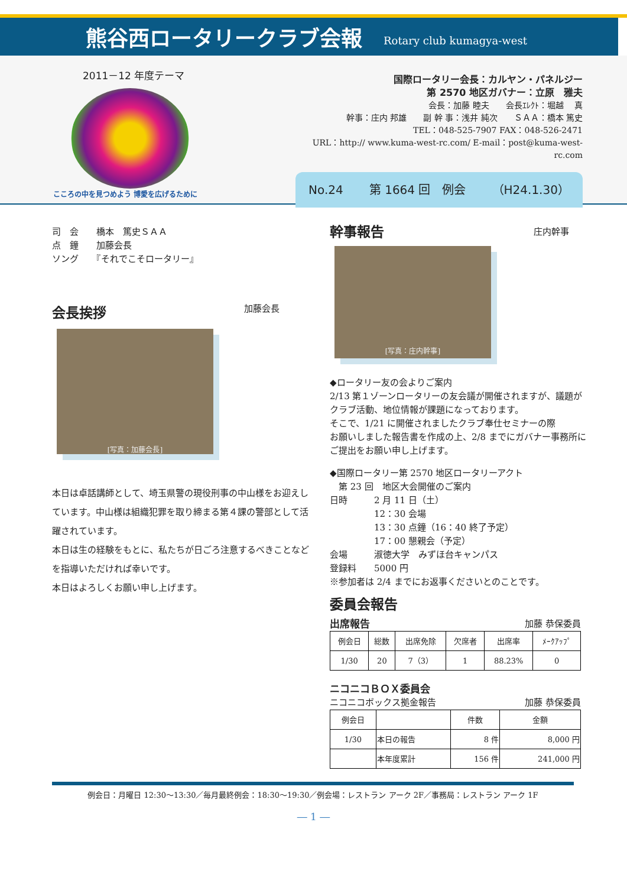熊谷西ロータリークラブ会報
Rotary club kumagya-west
2011－12 年度テーマ
こころの中を見つめよう 博愛を広げるために
国際ロータリー会長：カルヤン・パネルジー
第 2570 地区ガバナー：立原　雅夫
会長：加藤 睦夫　　会長ｴﾚｸﾄ：堀越　 真　　　　　　
幹事：庄内 邦雄　　副 幹 事：浅井 純次　　ＳＡＡ：橋本 篤史
TEL：048-525-7907 FAX：048-526-2471
URL：http:// www.kuma-west-rc.com/ E-mail：post@kuma-west-rc.com
No.24 第 1664 回　例会 （H24.1.30）
司　会　　橋本　篤史ＳＡＡ
点　鐘　　加藤会長
ソング　　『それでこそロータリー』
会長挨拶 加藤会長
[写真：加藤会長]
本日は卓話講師として、埼玉県警の現役刑事の中山様をお迎えしています。中山様は組織犯罪を取り締まる第４課の警部として活躍されています。
本日は生の経験をもとに、私たちが日ごろ注意するべきことなどを指導いただければ幸いです。
本日はよろしくお願い申し上げます。
幹事報告 庄内幹事
[写真：庄内幹事]
◆ロータリー友の会よりご案内
2/13 第１ゾーンロータリーの友会議が開催されますが、議題がクラブ活動、地位情報が課題になっております。
そこで、1/21 に開催されましたクラブ奉仕セミナーの際
お願いしました報告書を作成の上、2/8 までにガバナー事務所にご提出をお願い申し上げます。
◆国際ロータリー第 2570 地区ロータリーアクト
　第 23 回　地区大会開催のご案内
日時　　　2 月 11 日（土）
　　　　　12：30 会場
　　　　　13：30 点鐘（16：40 終了予定）
　　　　　17：00 懇親会（予定）
会場　　　淑徳大学　みずほ台キャンパス
登録料　　5000 円
※参加者は 2/4 までにお返事くださいとのことです。
委員会報告
出席報告 加藤 恭保委員
| 例会日 | 総数 | 出席免除 | 欠席者 | 出席率 | ﾒｰｸｱｯﾌﾟ |
| --- | --- | --- | --- | --- | --- |
| 1/30 | 20 | 7（3） | 1 | 88.23% | 0 |
ニコニコＢＯＸ委員会
ニコニコボックス拠金報告 加藤 恭保委員
| 例会日 | | 件数 | 金額 |
| --- | --- | --- | --- |
| 1/30 | 本日の報告 | 8 件 | 8,000 円 |
| | 本年度累計 | 156 件 | 241,000 円 |
例会日：月曜日 12:30～13:30／毎月最終例会：18:30～19:30／例会場：レストラン アーク 2F／事務局：レストラン アーク 1F
― 1 ―